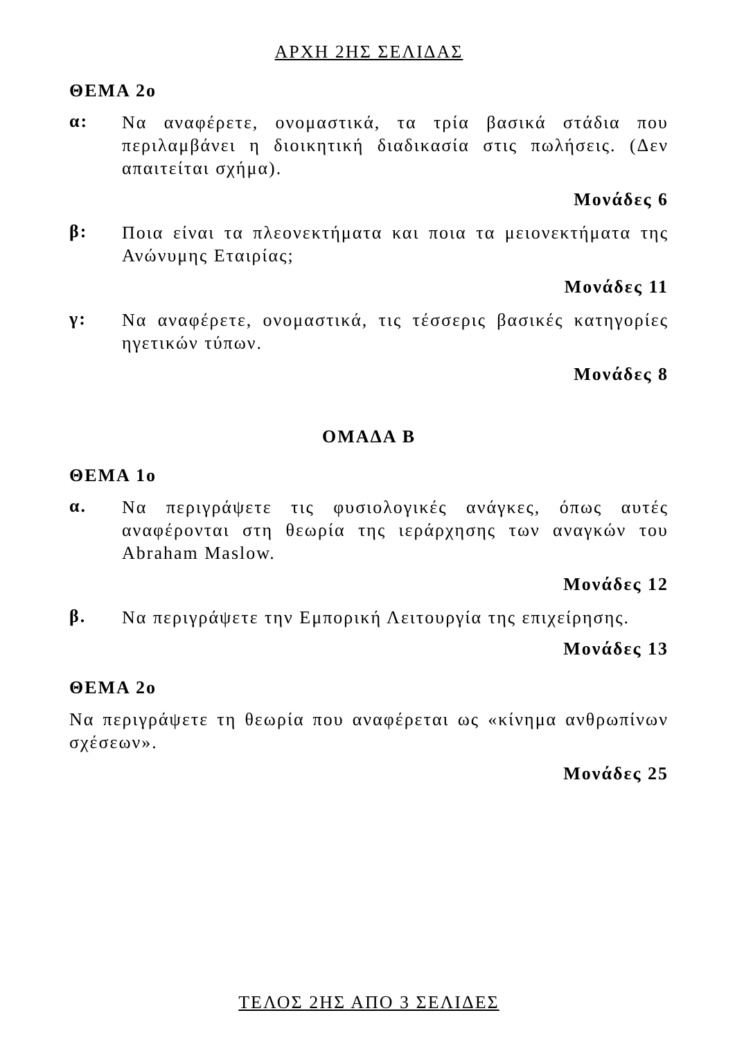ΑΡΧΗ 2ΗΣ ΣΕΛΙΔΑΣ
ΘΕΜΑ 2ο
α:
Να αναφέρετε, ονομαστικά, τα τρία βασικά στάδια που περιλαμβάνει η διοικητική διαδικασία στις πωλήσεις. (Δεν απαιτείται σχήμα).
Μονάδες 6
β:
Ποια είναι τα πλεονεκτήματα και ποια τα μειονεκτήματα της Ανώνυμης Εταιρίας;
Μονάδες 11
γ:
Να αναφέρετε, ονομαστικά, τις τέσσερις βασικές κατηγορίες ηγετικών τύπων.
Μονάδες 8
ΟΜΑΔΑ Β
ΘΕΜΑ 1ο
α.
Να περιγράψετε τις φυσιολογικές ανάγκες, όπως αυτές αναφέρονται στη θεωρία της ιεράρχησης των αναγκών του Abraham Maslow.
Μονάδες 12
β.
Να περιγράψετε την Εμπορική Λειτουργία της επιχείρησης.
Μονάδες 13
ΘΕΜΑ 2ο
Να περιγράψετε τη θεωρία που αναφέρεται ως «κίνημα ανθρωπίνων σχέσεων».
Μονάδες 25
ΤΕΛΟΣ 2ΗΣ ΑΠΟ 3 ΣΕΛΙΔΕΣ